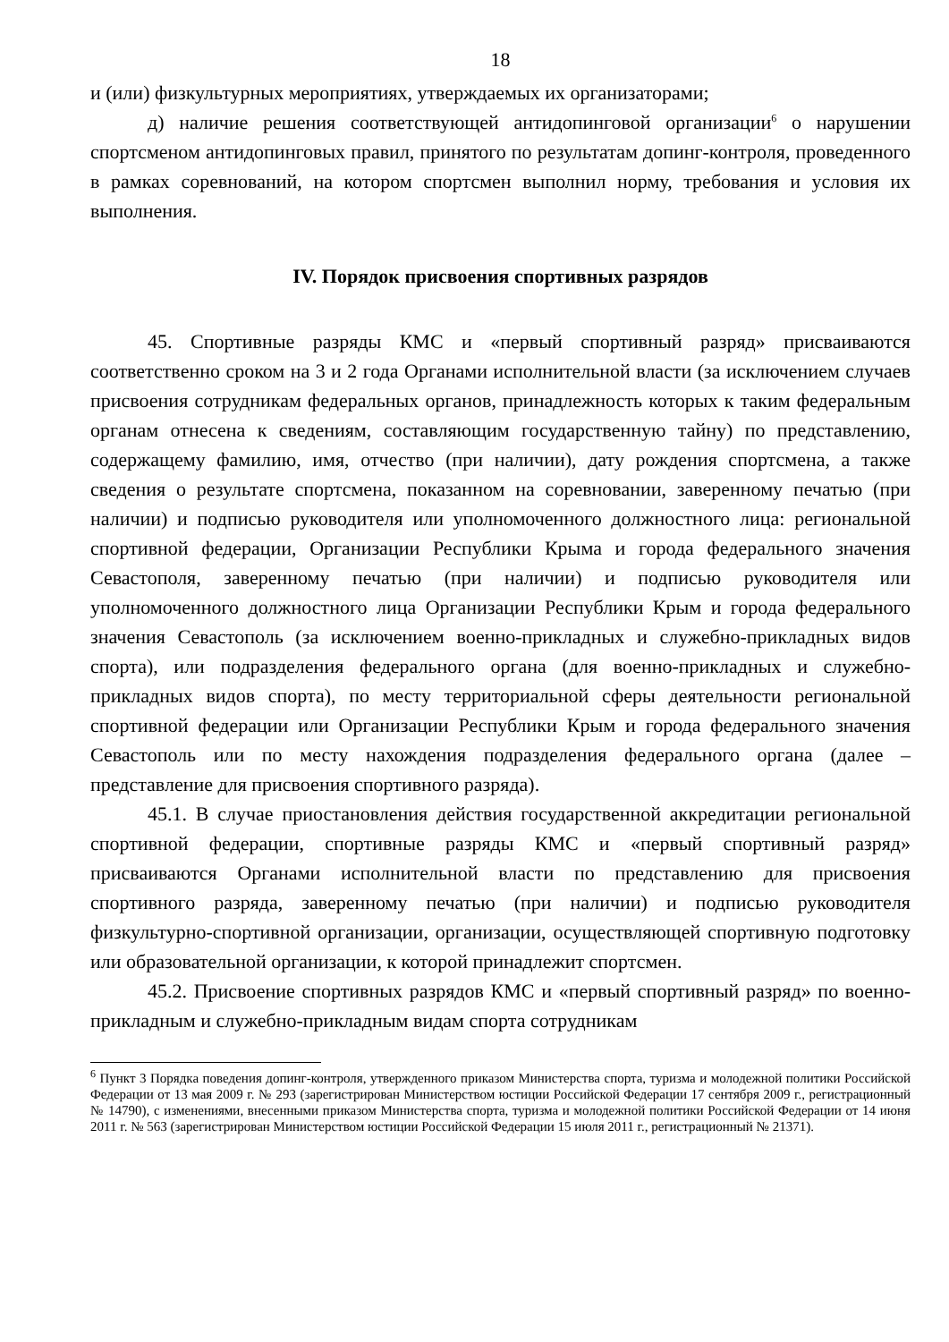18
и (или) физкультурных мероприятиях, утверждаемых их организаторами;
д) наличие решения соответствующей антидопинговой организации<sup>6</sup> о нарушении спортсменом антидопинговых правил, принятого по результатам допинг-контроля, проведенного в рамках соревнований, на котором спортсмен выполнил норму, требования и условия их выполнения.
IV. Порядок присвоения спортивных разрядов
45. Спортивные разряды КМС и «первый спортивный разряд» присваиваются соответственно сроком на 3 и 2 года Органами исполнительной власти (за исключением случаев присвоения сотрудникам федеральных органов, принадлежность которых к таким федеральным органам отнесена к сведениям, составляющим государственную тайну) по представлению, содержащему фамилию, имя, отчество (при наличии), дату рождения спортсмена, а также сведения о результате спортсмена, показанном на соревновании, заверенному печатью (при наличии) и подписью руководителя или уполномоченного должностного лица: региональной спортивной федерации, Организации Республики Крыма и города федерального значения Севастополя, заверенному печатью (при наличии) и подписью руководителя или уполномоченного должностного лица Организации Республики Крым и города федерального значения Севастополь (за исключением военно-прикладных и служебно-прикладных видов спорта), или подразделения федерального органа (для военно-прикладных и служебно-прикладных видов спорта), по месту территориальной сферы деятельности региональной спортивной федерации или Организации Республики Крым и города федерального значения Севастополь или по месту нахождения подразделения федерального органа (далее – представление для присвоения спортивного разряда).
45.1. В случае приостановления действия государственной аккредитации региональной спортивной федерации, спортивные разряды КМС и «первый спортивный разряд» присваиваются Органами исполнительной власти по представлению для присвоения спортивного разряда, заверенному печатью (при наличии) и подписью руководителя физкультурно-спортивной организации, организации, осуществляющей спортивную подготовку или образовательной организации, к которой принадлежит спортсмен.
45.2. Присвоение спортивных разрядов КМС и «первый спортивный разряд» по военно-прикладным и служебно-прикладным видам спорта сотрудникам
<sup>6</sup> Пункт 3 Порядка поведения допинг-контроля, утвержденного приказом Министерства спорта, туризма и молодежной политики Российской Федерации от 13 мая 2009 г. № 293 (зарегистрирован Министерством юстиции Российской Федерации 17 сентября 2009 г., регистрационный № 14790), с изменениями, внесенными приказом Министерства спорта, туризма и молодежной политики Российской Федерации от 14 июня 2011 г. № 563 (зарегистрирован Министерством юстиции Российской Федерации 15 июля 2011 г., регистрационный № 21371).